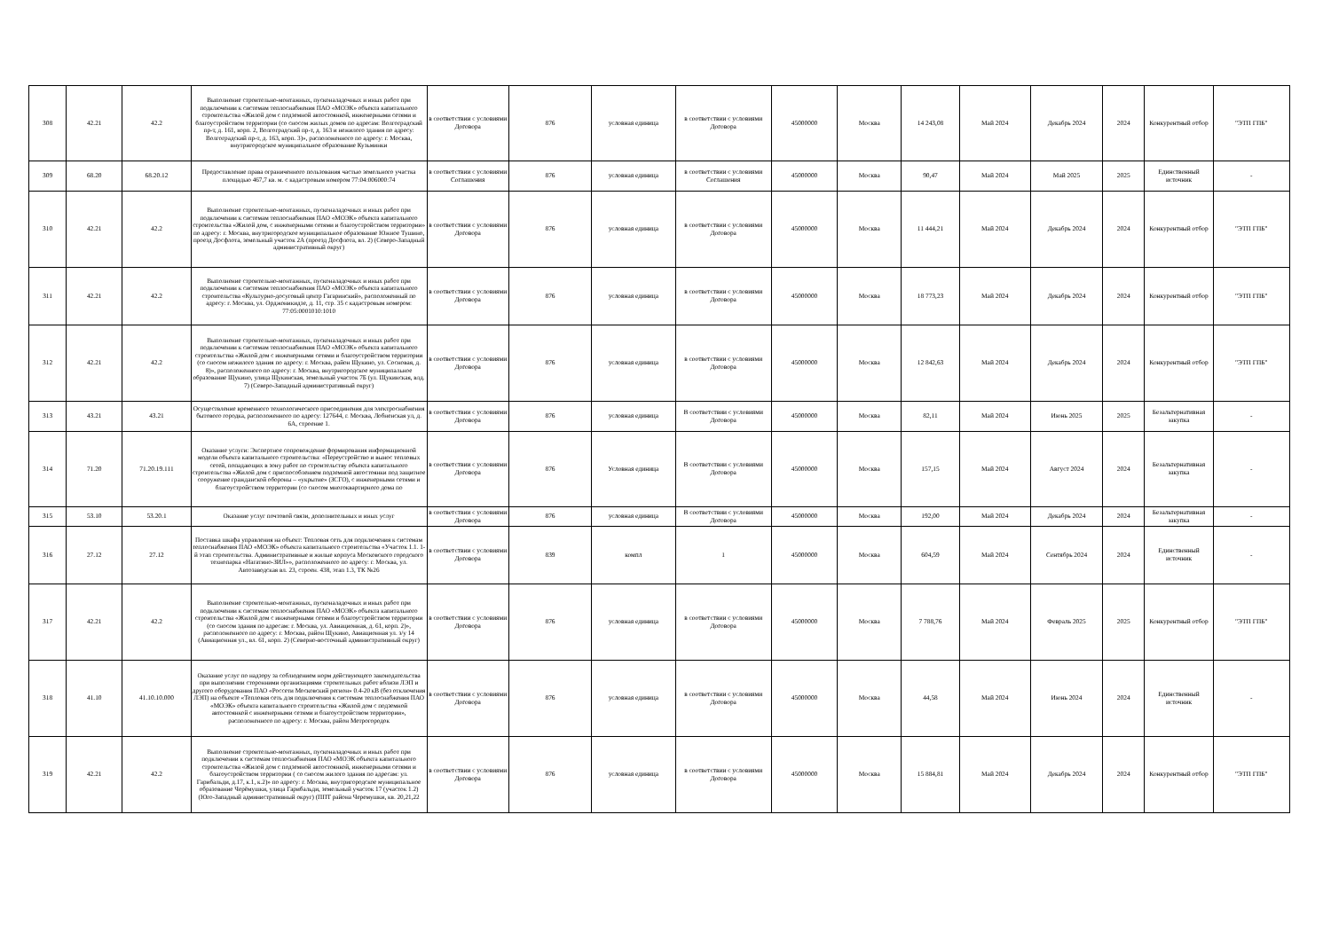| 308 | 42.21 | 42.2 | Выполнение строительно-монтажных, пусконаладочных и иных работ при подключении к системам теплоснабжения ПАО «МОЭК» объекта капитального строительства «Жилой дом с подземной автостоянкой, инженерными сетями и благоустройством территории (со сносом жилых домов по адресам: Волгоградский пр-т, д. 161, корп. 2, Волгоградский пр-т, д. 163 и нежилого здания по адресу: Волгоградский пр-т, д. 163, корп. 3)», расположенного по адресу: г. Москва, внутригородское муниципальное образование Кузьминки | в соответствии с условиями Договора | 876 | условная единица | в соответствии с условиями Договора | 45000000 | Москва | 14 243,08 | Май 2024 | Декабрь 2024 | 2024 | Конкурентный отбор | "ЭТП ГПБ" |
| 309 | 68.20 | 68.20.12 | Предоставление права ограниченного пользования частью земельного участка площадью 467,7 кв. м. с кадастровым номером 77:04:006000:74 | в соответствии с условиями Соглашения | 876 | условная единица | в соответствии с условиями Соглашения | 45000000 | Москва | 90,47 | Май 2024 | Май 2025 | 2025 | Единственный источник | - |
| 310 | 42.21 | 42.2 | Выполнение строительно-монтажных, пусконаладочных и иных работ при подключении к системам теплоснабжения ПАО «МОЭК» объекта капитального строительства «Жилой дом, с инженерными сетями и благоустройством территории» по адресу: г. Москва, внутригородское муниципальное образование Южное Тушино, проезд Досфлота, земельный участок 2А (проезд Досфлота, вл. 2) (Северо-Западный административный округ) | в соответствии с условиями Договора | 876 | условная единица | в соответствии с условиями Договора | 45000000 | Москва | 11 444,21 | Май 2024 | Декабрь 2024 | 2024 | Конкурентный отбор | "ЭТП ГПБ" |
| 311 | 42.21 | 42.2 | Выполнение строительно-монтажных, пусконаладочных и иных работ при подключении к системам теплоснабжения ПАО «МОЭК» объекта капитального строительства «Культурно-досуговый центр Гагаринский», расположенный по адресу: г. Москва, ул. Орджоникидзе, д. 11, стр. 35 с кадастровым номером: 77:05:0001010:1010 | в соответствии с условиями Договора | 876 | условная единица | в соответствии с условиями Договора | 45000000 | Москва | 18 773,23 | Май 2024 | Декабрь 2024 | 2024 | Конкурентный отбор | "ЭТП ГПБ" |
| 312 | 42.21 | 42.2 | Выполнение строительно-монтажных, пусконаладочных и иных работ при подключении к системам теплоснабжения ПАО «МОЭК» объекта капитального строительства «Жилой дом с инженерными сетями и благоустройством территории (со сносом нежилого здания по адресу: г. Москва, район Щукино, ул. Сосновая, д. 8)», расположенного по адресу: г. Москва, внутригородское муниципальное образование Щукино, улица Щукинская, земельный участок 7Б (ул. Щукинская, влд. 7) (Северо-Западный административный округ) | в соответствии с условиями Договора | 876 | условная единица | в соответствии с условиями Договора | 45000000 | Москва | 12 842,63 | Май 2024 | Декабрь 2024 | 2024 | Конкурентный отбор | "ЭТП ГПБ" |
| 313 | 43.21 | 43.21 | Осуществление временного технологического присоединения для электроснабжения бытового городка, расположенного по адресу: 127644, г. Москва, Лобненская ул, д. 6А, строение 1. | в соответствии с условиями Договора | 876 | условная единица | В соответствии с условиями Договора | 45000000 | Москва | 82,11 | Май 2024 | Июнь 2025 | 2025 | Безальтернативная закупка | - |
| 314 | 71.20 | 71.20.19.111 | Оказание услуги: Экспертное сопровождение формирования информационной модели объекта капитального строительства: «Переустройство и вынос тепловых сетей, попадающих в зону работ по строительству объекта капитального строительства «Жилой дом с приспособлением подземной автостоянки под защитное сооружение гражданской обороны – «укрытие» (ЗСГО), с инженерными сетями и благоустройством территории (со сносом многоквартирного дома по | в соответствии с условиями Договора | 876 | Условная единица | В соответствии с условиями Договора | 45000000 | Москва | 157,15 | Май 2024 | Август 2024 | 2024 | Безальтернативная закупка | - |
| 315 | 53.10 | 53.20.1 | Оказание услуг почтовой связи, дополнительных и иных услуг | в соответствии с условиями Договора | 876 | условная единица | В соответствии с условиями Договора | 45000000 | Москва | 192,00 | Май 2024 | Декабрь 2024 | 2024 | Безальтернативная закупка | - |
| 316 | 27.12 | 27.12 | Поставка шкафа управления на объект: Тепловая сеть для подключения к системам теплоснабжения ПАО «МОЭК» объекта капитального строительства «Участок 1.1. 1-й этап строительства. Административные и жилые корпуса Московского городского технопарка «Нагатино-ЗИЛ»», расположенного по адресу: г. Москва, ул. Автозаводская вл. 23, строен. 438, этап 1.3, ТК №26 | в соответствии с условиями Договора | 839 | компл | 1 | 45000000 | Москва | 604,59 | Май 2024 | Сентябрь 2024 | 2024 | Единственный источник | - |
| 317 | 42.21 | 42.2 | Выполнение строительно-монтажных, пусконаладочных и иных работ при подключении к системам теплоснабжения ПАО «МОЭК» объекта капитального строительства «Жилой дом с инженерными сетями и благоустройством территории (со сносом здания по адресам: г. Москва, ул. Авиационная, д. 61, корп. 2)», расположенного по адресу: г. Москва, район Щукино, Авиационная ул. з/у 14 (Авиационная ул., вл. 61, корп. 2) (Северно-восточный административный округ) | в соответствии с условиями Договора | 876 | условная единица | в соответствии с условиями Договора | 45000000 | Москва | 7 788,76 | Май 2024 | Февраль 2025 | 2025 | Конкурентный отбор | "ЭТП ГПБ" |
| 318 | 41.10 | 41.10.10.000 | Оказание услуг по надзору за соблюдением норм действующего законодательства при выполнении сторонними организациями строительных работ вблизи ЛЭП и другого оборудования ПАО «Россети Московский регион» 0.4-20 кВ (без отключения ЛЭП) на объекте «Тепловая сеть для подключения к системам теплоснабжения ПАО «МОЭК» объекта капитального строительства «Жилой дом с подземной автостоянкой с инженерными сетями и благоустройством территории», расположенного по адресу: г. Москва, район Метрогородок | в соответствии с условиями Договора | 876 | условная единица | в соответствии с условиями Договора | 45000000 | Москва | 44,58 | Май 2024 | Июнь 2024 | 2024 | Единственный источник | - |
| 319 | 42.21 | 42.2 | Выполнение строительно-монтажных, пусконаладочных и иных работ при подключении к системам теплоснабжения ПАО «МОЭК объекта капитального строительства «Жилой дом с подземной автостоянкой, инженерными сетями и благоустройством территории ( со сносом жилого здания по адресам: ул. Гарибальди, д.17, к.1, к.2)» по адресу: г. Москва, внутригородское муниципальное образование Черёмушки, улица Гарибальди, земельный участок 17 (участок 1.2) (Юго-Западный административный округ) (ППТ района Черемушки, кв. 20,21,22 | в соответствии с условиями Договора | 876 | условная единица | в соответствии с условиями Договора | 45000000 | Москва | 15 884,81 | Май 2024 | Декабрь 2024 | 2024 | Конкурентный отбор | "ЭТП ГПБ" |